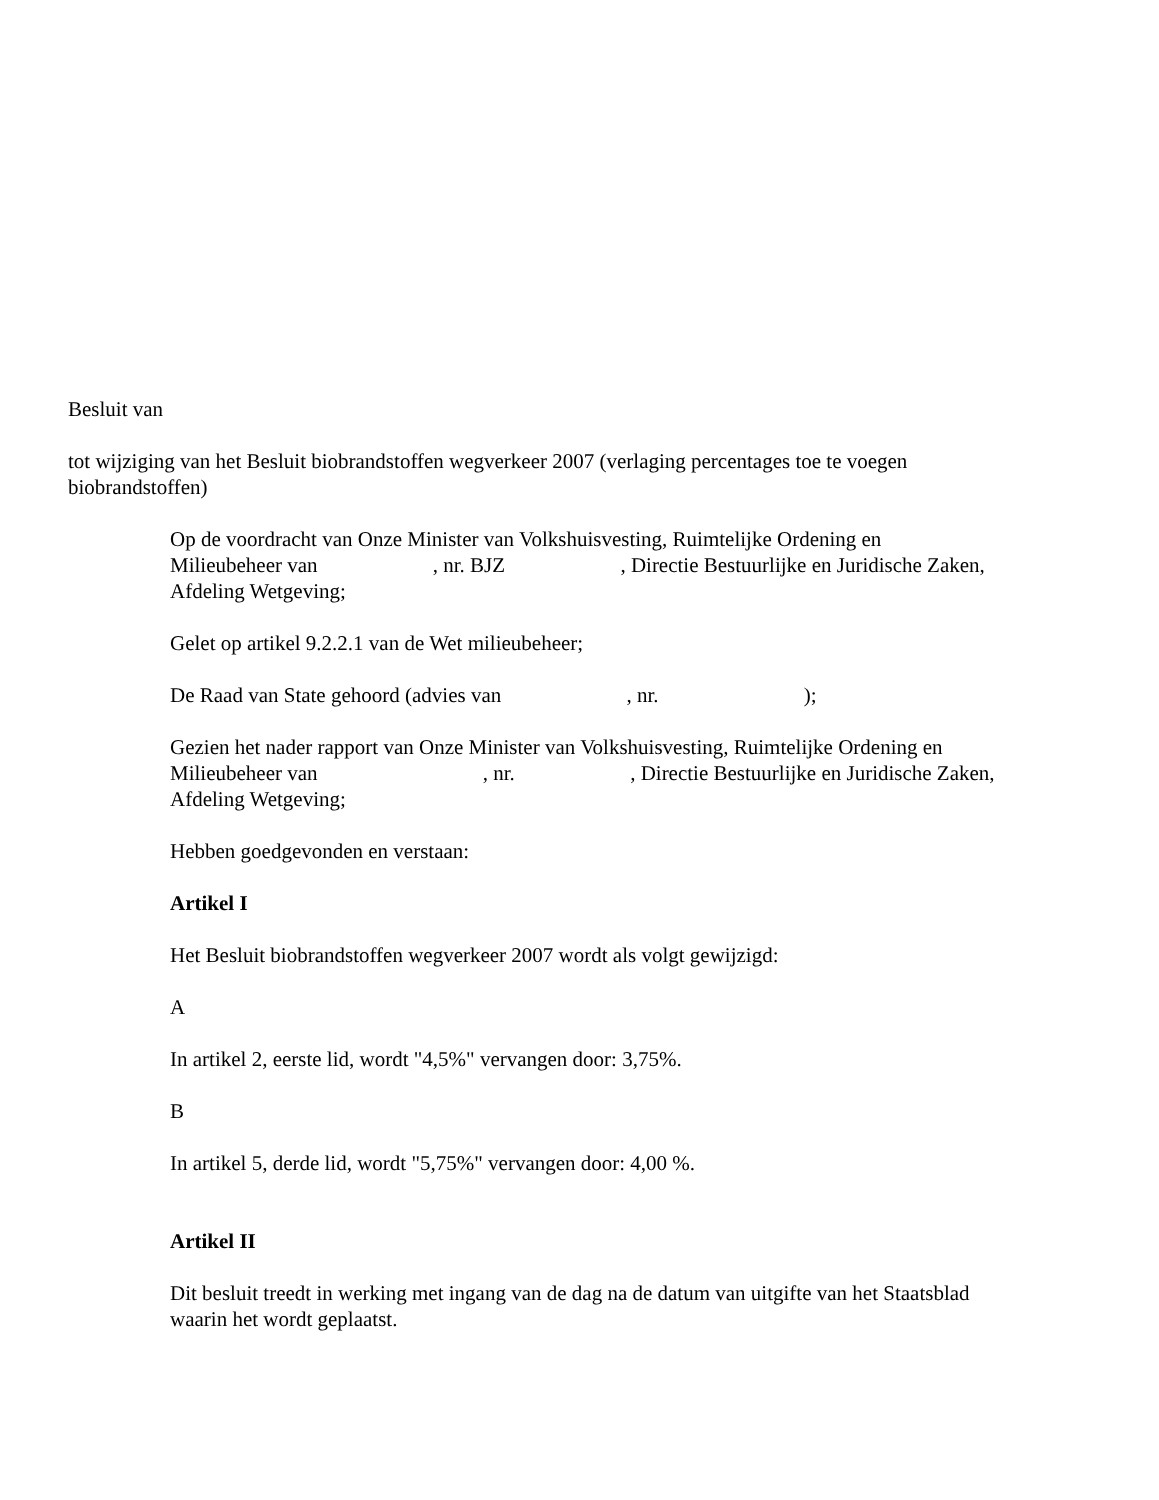Besluit van
tot wijziging van het Besluit biobrandstoffen wegverkeer 2007 (verlaging percentages toe te voegen biobrandstoffen)
Op de voordracht van Onze Minister van Volkshuisvesting, Ruimtelijke Ordening en Milieubeheer van , nr. BJZ , Directie Bestuurlijke en Juridische Zaken, Afdeling Wetgeving;
Gelet op artikel 9.2.2.1 van de Wet milieubeheer;
De Raad van State gehoord (advies van , nr. );
Gezien het nader rapport van Onze Minister van Volkshuisvesting, Ruimtelijke Ordening en Milieubeheer van , nr. , Directie Bestuurlijke en Juridische Zaken, Afdeling Wetgeving;
Hebben goedgevonden en verstaan:
Artikel I
Het Besluit biobrandstoffen wegverkeer 2007 wordt als volgt gewijzigd:
A
In artikel 2, eerste lid, wordt "4,5%" vervangen door: 3,75%.
B
In artikel 5, derde lid, wordt "5,75%" vervangen door: 4,00 %.
Artikel II
Dit besluit treedt in werking met ingang van de dag na de datum van uitgifte van het Staatsblad waarin het wordt geplaatst.